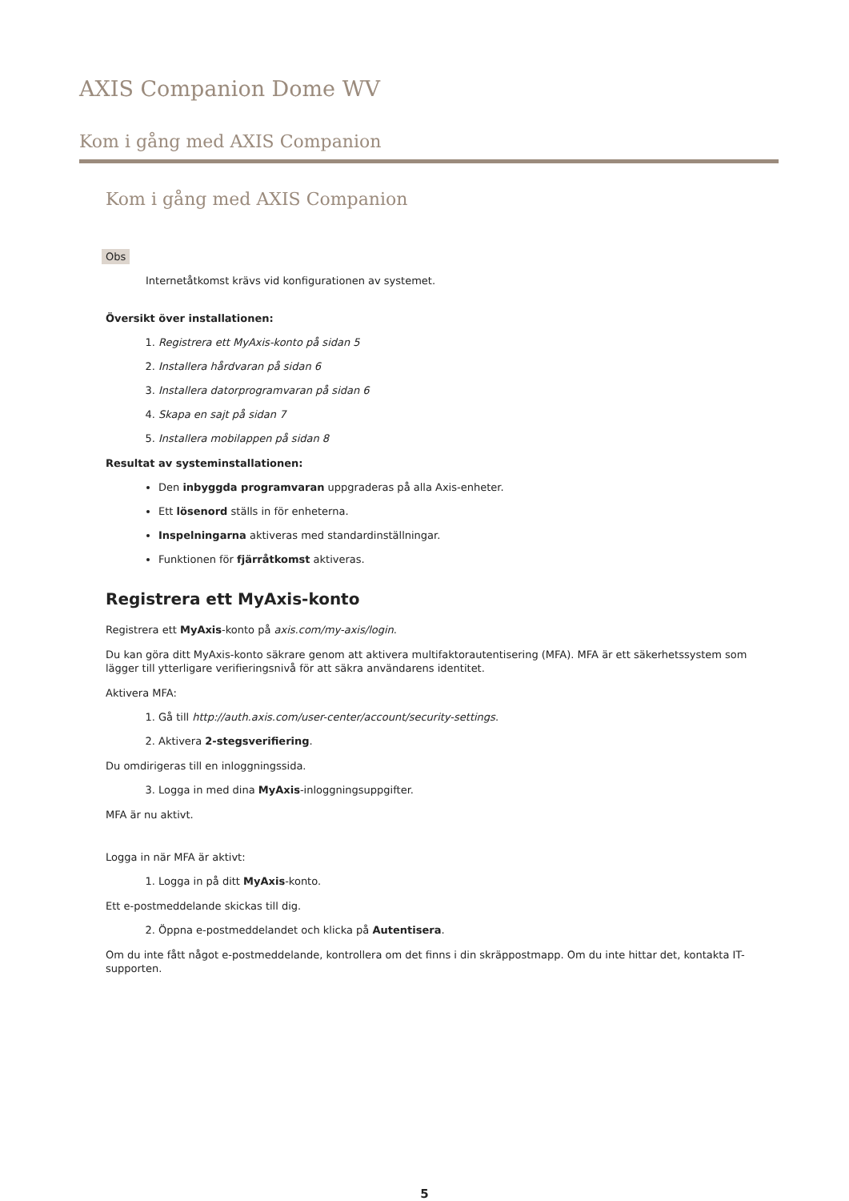AXIS Companion Dome WV
Kom i gång med AXIS Companion
Kom i gång med AXIS Companion
Obs
Internetåtkomst krävs vid konfigurationen av systemet.
Översikt över installationen:
1. Registrera ett MyAxis-konto på sidan 5
2. Installera hårdvaran på sidan 6
3. Installera datorprogramvaran på sidan 6
4. Skapa en sajt på sidan 7
5. Installera mobilappen på sidan 8
Resultat av systeminstallationen:
Den inbyggda programvaran uppgraderas på alla Axis-enheter.
Ett lösenord ställs in för enheterna.
Inspelningarna aktiveras med standardinställningar.
Funktionen för fjärråtkomst aktiveras.
Registrera ett MyAxis-konto
Registrera ett MyAxis-konto på axis.com/my-axis/login.
Du kan göra ditt MyAxis-konto säkrare genom att aktivera multifaktorautentisering (MFA). MFA är ett säkerhetssystem som lägger till ytterligare verifieringsnivå för att säkra användarens identitet.
Aktivera MFA:
1. Gå till http://auth.axis.com/user-center/account/security-settings.
2. Aktivera 2-stegsverifiering.
Du omdirigeras till en inloggningssida.
3. Logga in med dina MyAxis-inloggningsuppgifter.
MFA är nu aktivt.
Logga in när MFA är aktivt:
1. Logga in på ditt MyAxis-konto.
Ett e-postmeddelande skickas till dig.
2. Öppna e-postmeddelandet och klicka på Autentisera.
Om du inte fått något e-postmeddelande, kontrollera om det finns i din skräppostmapp. Om du inte hittar det, kontakta IT-supporten.
5